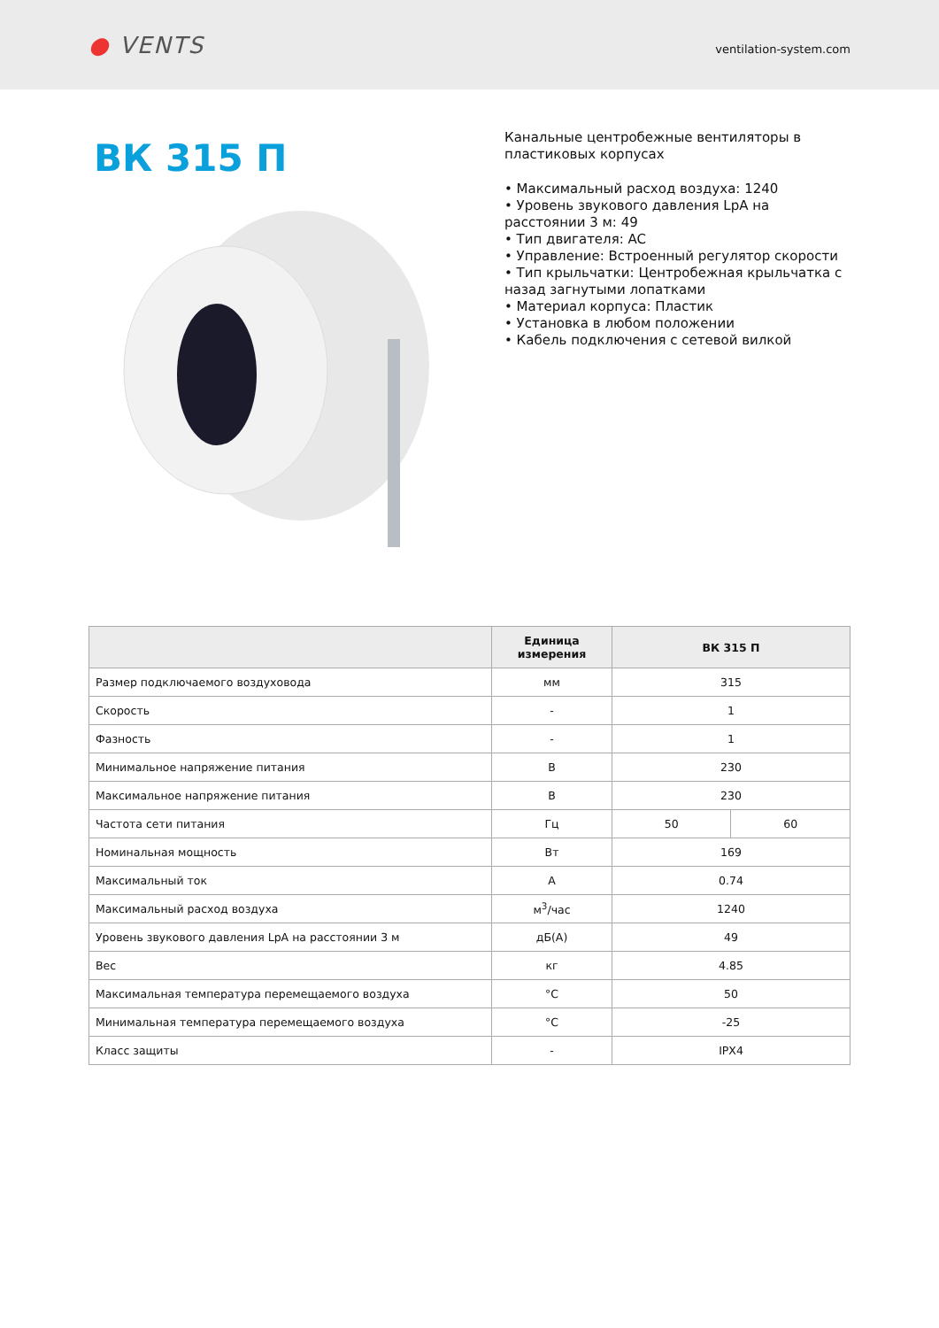● VENTS
ventilation-system.com
ВК 315 П
Канальные центробежные вентиляторы в пластиковых корпусах
• Максимальный расход воздуха: 1240
• Уровень звукового давления LpA на расстоянии 3 м: 49
• Тип двигателя: AC
• Управление: Встроенный регулятор скорости
• Тип крыльчатки: Центробежная крыльчатка с назад загнутыми лопатками
• Материал корпуса: Пластик
• Установка в любом положении
• Кабель подключения с сетевой вилкой
| | Единица измерения | ВК 315 П | |
| --- | --- | --- | --- |
| Размер подключаемого воздуховода | мм | 315 | |
| Скорость | - | 1 | |
| Фазность | - | 1 | |
| Минимальное напряжение питания | В | 230 | |
| Максимальное напряжение питания | В | 230 | |
| Частота сети питания | Гц | 50 | 60 |
| Номинальная мощность | Вт | 169 | |
| Максимальный ток | А | 0.74 | |
| Максимальный расход воздуха | м<sup>3</sup>/час | 1240 | |
| Уровень звукового давления LpA на расстоянии 3 м | дБ(А) | 49 | |
| Вес | кг | 4.85 | |
| Максимальная температура перемещаемого воздуха | °C | 50 | |
| Минимальная температура перемещаемого воздуха | °C | -25 | |
| Класс защиты | - | IPX4 | |